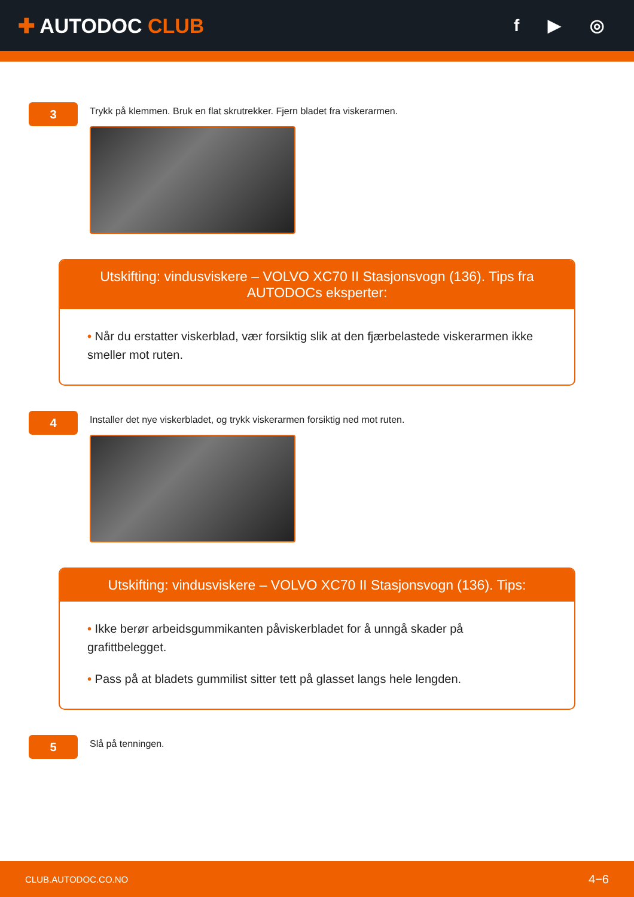✚ AUTODOC CLUB
f ▶ ◎
3
Trykk på klemmen. Bruk en flat skrutrekker. Fjern bladet fra viskerarmen.
Utskifting: vindusviskere – VOLVO XC70 II Stasjonsvogn (136). Tips fra AUTODOCs eksperter:
• Når du erstatter viskerblad, vær forsiktig slik at den fjærbelastede viskerarmen ikke smeller mot ruten.
4
Installer det nye viskerbladet, og trykk viskerarmen forsiktig ned mot ruten.
Utskifting: vindusviskere – VOLVO XC70 II Stasjonsvogn (136). Tips:
• Ikke berør arbeidsgummikanten påviskerbladet for å unngå skader på grafittbelegget.
• Pass på at bladets gummilist sitter tett på glasset langs hele lengden.
5
Slå på tenningen.
CLUB.AUTODOC.CO.NO 4−6